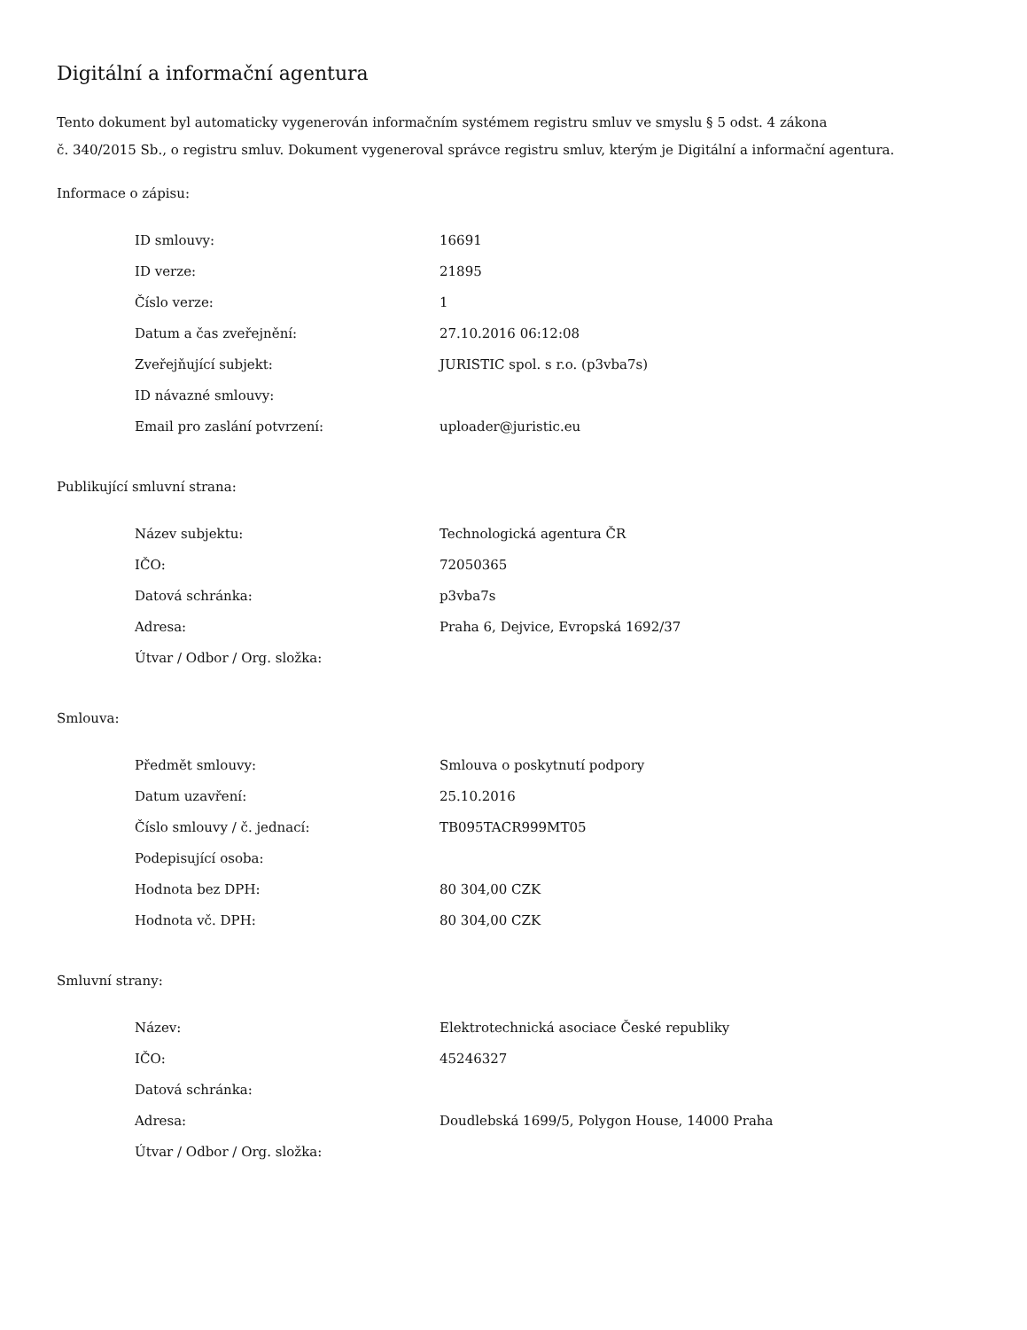Digitální a informační agentura
Tento dokument byl automaticky vygenerován informačním systémem registru smluv ve smyslu § 5 odst. 4 zákona
č. 340/2015 Sb., o registru smluv. Dokument vygeneroval správce registru smluv, kterým je Digitální a informační agentura.
Informace o zápisu:
| ID smlouvy: | 16691 |
| ID verze: | 21895 |
| Číslo verze: | 1 |
| Datum a čas zveřejnění: | 27.10.2016 06:12:08 |
| Zveřejňující subjekt: | JURISTIC spol. s r.o. (p3vba7s) |
| ID návazné smlouvy: | |
| Email pro zaslání potvrzení: | uploader@juristic.eu |
Publikující smluvní strana:
| Název subjektu: | Technologická agentura ČR |
| IČO: | 72050365 |
| Datová schránka: | p3vba7s |
| Adresa: | Praha 6, Dejvice, Evropská 1692/37 |
| Útvar / Odbor / Org. složka: | |
Smlouva:
| Předmět smlouvy: | Smlouva o poskytnutí podpory |
| Datum uzavření: | 25.10.2016 |
| Číslo smlouvy / č. jednací: | TB095TACR999MT05 |
| Podepisující osoba: | |
| Hodnota bez DPH: | 80 304,00 CZK |
| Hodnota vč. DPH: | 80 304,00 CZK |
Smluvní strany:
| Název: | Elektrotechnická asociace České republiky |
| IČO: | 45246327 |
| Datová schránka: | |
| Adresa: | Doudlebská 1699/5, Polygon House, 14000 Praha |
| Útvar / Odbor / Org. složka: | |